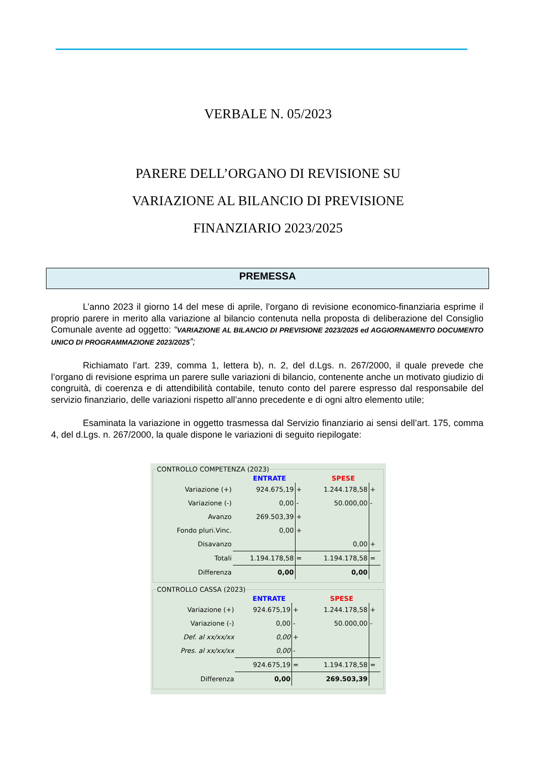VERBALE N. 05/2023
PARERE DELL’ORGANO DI REVISIONE SU
VARIAZIONE AL BILANCIO DI PREVISIONE
FINANZIARIO 2023/2025
PREMESSA
L’anno 2023 il giorno 14 del mese di aprile, l’organo di revisione economico-finanziaria esprime il proprio parere in merito alla variazione al bilancio contenuta nella proposta di deliberazione del Consiglio Comunale avente ad oggetto: “VARIAZIONE AL BILANCIO DI PREVISIONE 2023/2025 ed AGGIORNAMENTO DOCUMENTO UNICO DI PROGRAMMAZIONE 2023/2025”;
Richiamato l’art. 239, comma 1, lettera b), n. 2, del d.Lgs. n. 267/2000, il quale prevede che l’organo di revisione esprima un parere sulle variazioni di bilancio, contenente anche un motivato giudizio di congruità, di coerenza e di attendibilità contabile, tenuto conto del parere espresso dal responsabile del servizio finanziario, delle variazioni rispetto all’anno precedente e di ogni altro elemento utile;
Esaminata la variazione in oggetto trasmessa dal Servizio finanziario ai sensi dell’art. 175, comma 4, del d.Lgs. n. 267/2000, la quale dispone le variazioni di seguito riepilogate:
CONTROLLO COMPETENZA (2023)
| | ENTRATE | | SPESE | |
| --- | --- | --- | --- | --- |
| Variazione (+) | 924.675,19 | + | 1.244.178,58 | + |
| Variazione (-) | 0,00 | - | 50.000,00 | - |
| Avanzo | 269.503,39 | + | | |
| Fondo pluri.Vinc. | 0,00 | + | | |
| Disavanzo | | | 0,00 | + |
| Totali | 1.194.178,58 | = | 1.194.178,58 | = |
| Differenza | 0,00 | | 0,00 | |
CONTROLLO CASSA (2023)
| | ENTRATE | | SPESE | |
| --- | --- | --- | --- | --- |
| Variazione (+) | 924.675,19 | + | 1.244.178,58 | + |
| Variazione (-) | 0,00 | - | 50.000,00 | - |
| Def. al xx/xx/xx | 0,00 | + | | |
| Pres. al xx/xx/xx | 0,00 | - | | |
| | 924.675,19 | = | 1.194.178,58 | = |
| Differenza | 0,00 | | 269.503,39 | |